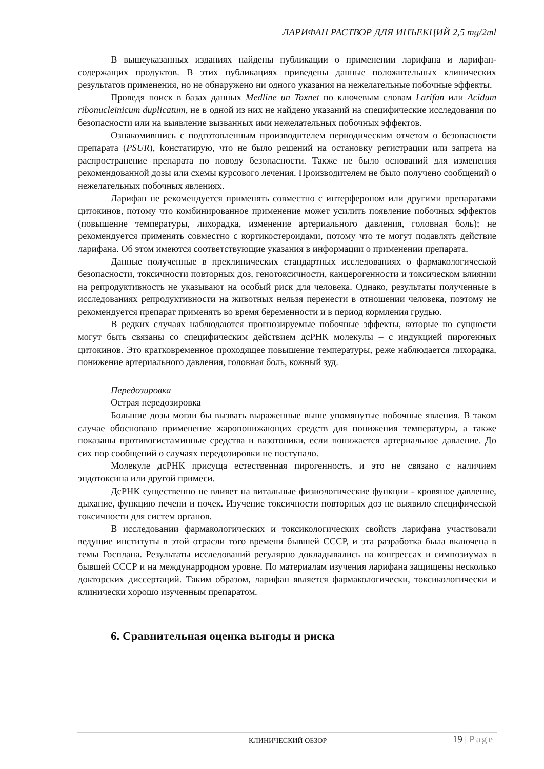ЛАРИФАН РАСТВОР ДЛЯ ИНЪЕКЦИЙ 2,5 mg/2ml
В вышеуказанных изданиях найдены публикации о применении ларифана и ларифан-содержащих продуктов. В этих публикациях приведены данные положительных клинических результатов применения, но не обнаружено ни одного указания на нежелательные побочные эффекты.
Проведя поиск в базах данных Medline un Toxnet по ключевым словам Larifan или Acidum ribonucleinicum duplicatum, не в одной из них не найдено указаний на специфические исследования по безопасности или на выявление вызванных ими нежелательных побочных эффектов.
Ознакомившись с подготовленным производителем периодическим отчетом о безопасности препарата (PSUR), kонстатирую, что не было решений на остановку регистрации или запрета на распространение препарата по поводу безопасности. Также не было оснований для изменения рекомендованной дозы или схемы курсового лечения. Производителем не было получено сообщений о нежелательных побочных явлениях.
Ларифан не рекомендуется применять совместно с интерфероном или другими препаратами цитокинов, потому что комбинированное применение может усилить появление побочных эффектов (повышение температуры, лихорадка, изменение артериального давления, головная боль); не рекомендуется применять совместно с кортикостероидами, потому что те могут подавлять действие ларифана. Об этом имеются соответствующие указания в информации о применении препарата.
Данные полученные в преклинических стандартных исследованиях о фармакологической безопасности, токсичности повторных доз, генотоксичности, канцерогенности и токсическом влиянии на репродуктивность не указывают на особый риск для человека. Однако, результаты полученные в исследованиях репродуктивности на животных нельзя перенести в отношении человека, поэтому не рекомендуется препарат применять во время беременности и в период кормления грудью.
В редких случаях наблюдаются прогнозируемые побочные эффекты, которые по сущности могут быть связаны со специфическим действием дсРНК молекулы – с индукцией пирогенных цитокинов. Это кратковременное проходящее повышение температуры, реже наблюдается лихорадка, понижение артериального давления, головная боль, кожный зуд.
Передозировка
Острая передозировка
Большие дозы могли бы вызвать выраженные выше упомянутые побочные явления. В таком случае обосновано применение жаропонижающих средств для понижения температуры, а также показаны противогистаминные средства и вазотоники, если понижается артериальное давление. До сих пор сообщений о случаях передозировки не поступало.
Молекуле дсРНК присуща естественная пирогенность, и это не связано с наличием эндотоксина или другой примеси.
ДсРНК существенно не влияет на витальные физиологические функции - кровяное давление, дыхание, функцию печени и почек. Изучение токсичности повторных доз не выявило специфической токсичности для систем органов.
В исследовании фармакологических и токсикологических свойств ларифана участвовали ведущие институты в этой отрасли того времени бывшей СССР, и эта разработка была включена в темы Госплана. Результаты исследований регулярно докладывались на конгрессах и симпозиумах в бывшей СССР и на междунарродном уровне. По материалам изучения ларифана защищены несколько докторских диссертаций. Таким образом, ларифан является фармакологически, токсикологически и клинически хорошо изученным препаратом.
6. Сравнительная оценка выгоды и риска
КЛИНИЧЕСКИЙ ОБЗОР 19 | Page